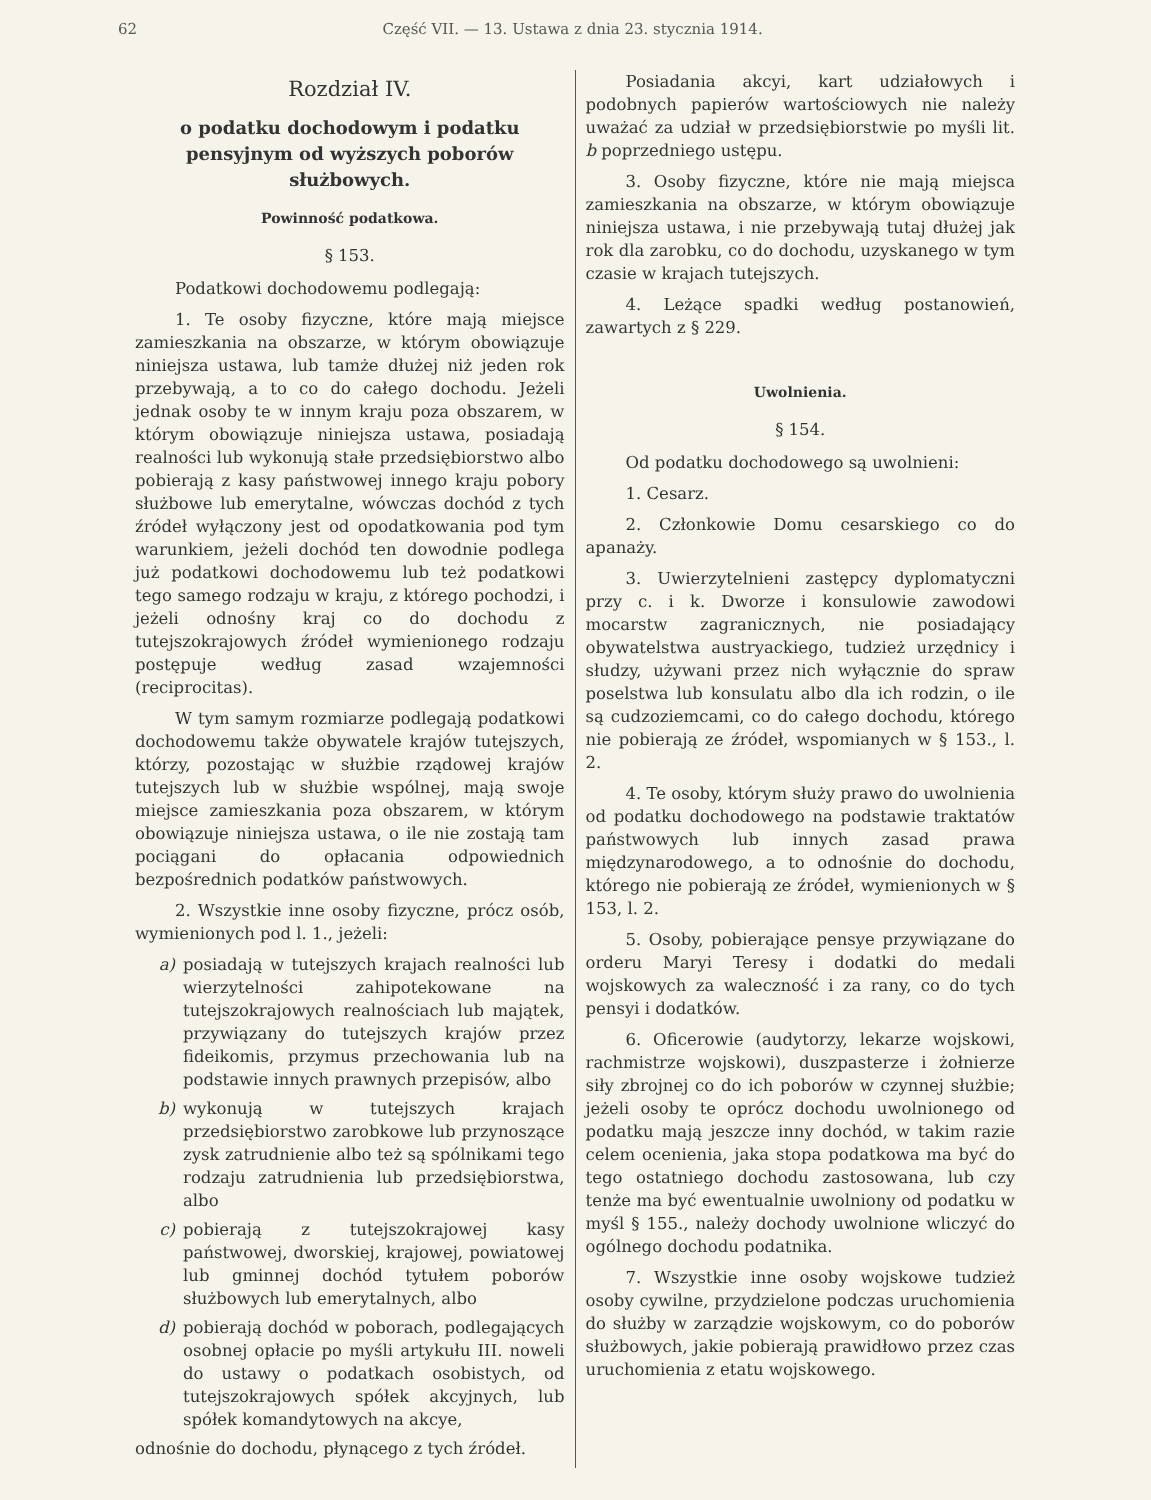62 Część VII. — 13. Ustawa z dnia 23. stycznia 1914.
Rozdział IV.
o podatku dochodowym i podatku pensyjnym od wyższych poborów służbowych.
Powinność podatkowa.
§ 153.
Podatkowi dochodowemu podlegają:
1. Te osoby fizyczne, które mają miejsce zamieszkania na obszarze, w którym obowiązuje niniejsza ustawa, lub tamże dłużej niż jeden rok przebywają, a to co do całego dochodu. Jeżeli jednak osoby te w innym kraju poza obszarem, w którym obowiązuje niniejsza ustawa, posiadają realności lub wykonują stałe przedsiębiorstwo albo pobierają z kasy państwowej innego kraju pobory służbowe lub emerytalne, wówczas dochód z tych źródeł wyłączony jest od opodatkowania pod tym warunkiem, jeżeli dochód ten dowodnie podlega już podatkowi dochodowemu lub też podatkowi tego samego rodzaju w kraju, z którego pochodzi, i jeżeli odnośny kraj co do dochodu z tutejszokrajowych źródeł wymienionego rodzaju postępuje według zasad wzajemności (reciprocitas).
W tym samym rozmiarze podlegają podatkowi dochodowemu także obywatele krajów tutejszych, którzy, pozostając w służbie rządowej krajów tutejszych lub w służbie wspólnej, mają swoje miejsce zamieszkania poza obszarem, w którym obowiązuje niniejsza ustawa, o ile nie zostają tam pociągani do opłacania odpowiednich bezpośrednich podatków państwowych.
2. Wszystkie inne osoby fizyczne, prócz osób, wymienionych pod l. 1., jeżeli:
a) posiadają w tutejszych krajach realności lub wierzytelności zahipotekowane na tutejszokrajowych realnościach lub majątek, przywiązany do tutejszych krajów przez fideikomis, przymus przechowania lub na podstawie innych prawnych przepisów, albo
b) wykonują w tutejszych krajach przedsiębiorstwo zarobkowe lub przynoszące zysk zatrudnienie albo też są spólnikami tego rodzaju zatrudnienia lub przedsiębiorstwa, albo
c) pobierają z tutejszokrajowej kasy państwowej, dworskiej, krajowej, powiatowej lub gminnej dochód tytułem poborów służbowych lub emerytalnych, albo
d) pobierają dochód w poborach, podlegających osobnej opłacie po myśli artykułu III. noweli do ustawy o podatkach osobistych, od tutejszokrajowych spółek akcyjnych, lub spółek komandytowych na akcye,
odnośnie do dochodu, płynącego z tych źródeł.
Posiadania akcyi, kart udziałowych i podobnych papierów wartościowych nie należy uważać za udział w przedsiębiorstwie po myśli lit. b poprzedniego ustępu.
3. Osoby fizyczne, które nie mają miejsca zamieszkania na obszarze, w którym obowiązuje niniejsza ustawa, i nie przebywają tutaj dłużej jak rok dla zarobku, co do dochodu, uzyskanego w tym czasie w krajach tutejszych.
4. Leżące spadki według postanowień, zawartych z § 229.
Uwolnienia.
§ 154.
Od podatku dochodowego są uwolnieni:
1. Cesarz.
2. Członkowie Domu cesarskiego co do apanaży.
3. Uwierzytelnieni zastępcy dyplomatyczni przy c. i k. Dworze i konsulowie zawodowi mocarstw zagranicznych, nie posiadający obywatelstwa austryackiego, tudzież urzędnicy i słudzy, używani przez nich wyłącznie do spraw poselstwa lub konsulatu albo dla ich rodzin, o ile są cudzoziemcami, co do całego dochodu, którego nie pobierają ze źródeł, wspomianych w § 153., l. 2.
4. Te osoby, którym służy prawo do uwolnienia od podatku dochodowego na podstawie traktatów państwowych lub innych zasad prawa międzynarodowego, a to odnośnie do dochodu, którego nie pobierają ze źródeł, wymienionych w § 153, l. 2.
5. Osoby, pobierające pensye przywiązane do orderu Maryi Teresy i dodatki do medali wojskowych za waleczność i za rany, co do tych pensyi i dodatków.
6. Oficerowie (audytorzy, lekarze wojskowi, rachmistrze wojskowi), duszpasterze i żołnierze siły zbrojnej co do ich poborów w czynnej służbie; jeżeli osoby te oprócz dochodu uwolnionego od podatku mają jeszcze inny dochód, w takim razie celem ocenienia, jaka stopa podatkowa ma być do tego ostatniego dochodu zastosowana, lub czy tenże ma być ewentualnie uwolniony od podatku w myśl § 155., należy dochody uwolnione wliczyć do ogólnego dochodu podatnika.
7. Wszystkie inne osoby wojskowe tudzież osoby cywilne, przydzielone podczas uruchomienia do służby w zarządzie wojskowym, co do poborów służbowych, jakie pobierają prawidłowo przez czas uruchomienia z etatu wojskowego.